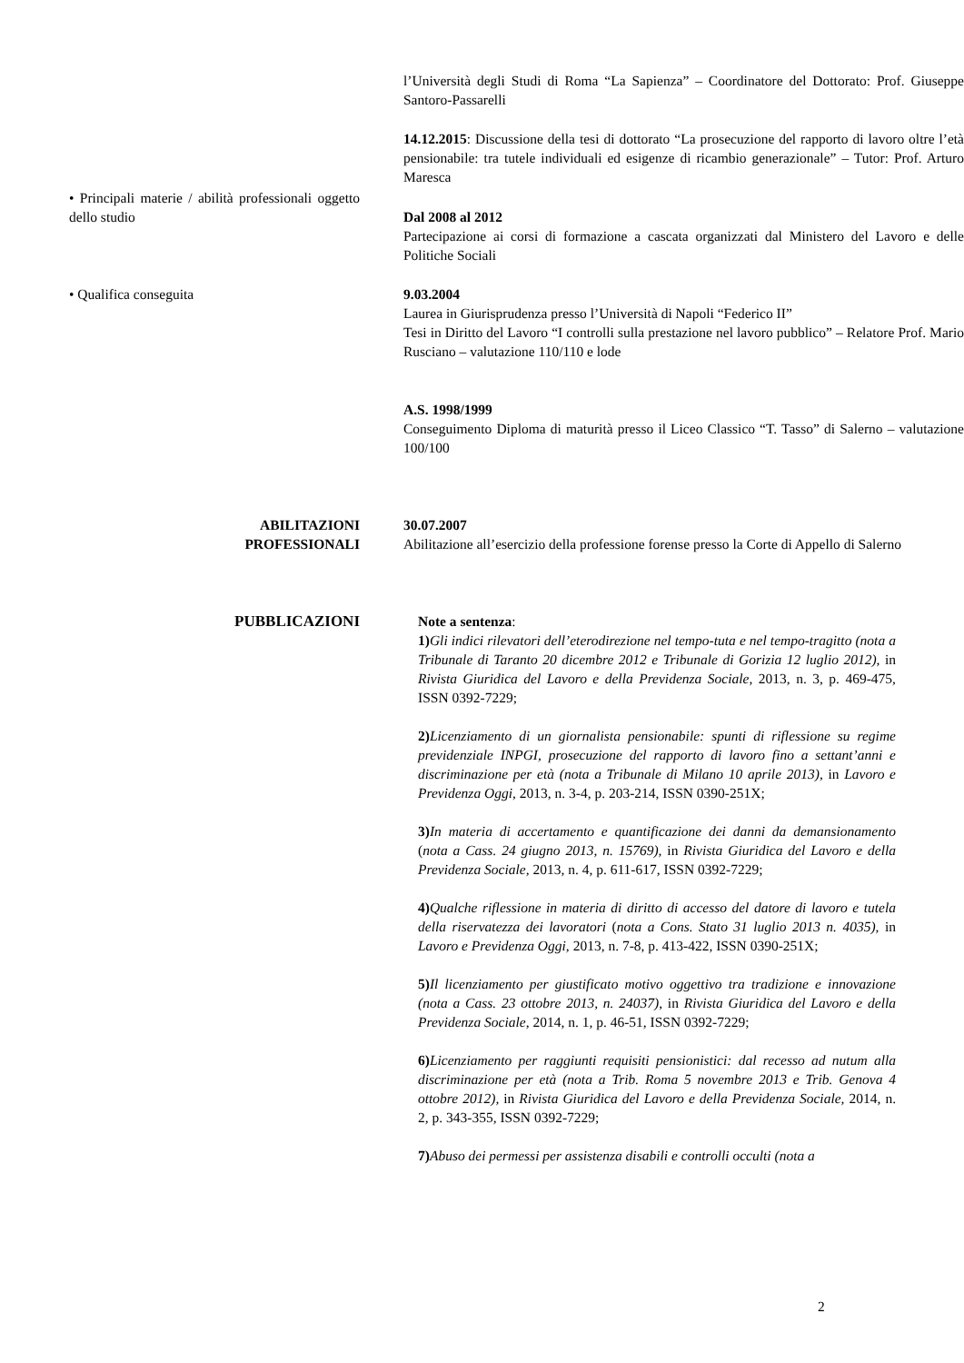l’Università degli Studi di Roma “La Sapienza” – Coordinatore del Dottorato: Prof. Giuseppe Santoro-Passarelli
14.12.2015: Discussione della tesi di dottorato “La prosecuzione del rapporto di lavoro oltre l’età pensionabile: tra tutele individuali ed esigenze di ricambio generazionale” – Tutor: Prof. Arturo Maresca
• Principali materie / abilità professionali oggetto dello studio
Dal 2008 al 2012
Partecipazione ai corsi di formazione a cascata organizzati dal Ministero del Lavoro e delle Politiche Sociali
• Qualifica conseguita 9.03.2004
Laurea in Giurisprudenza presso l’Università di Napoli “Federico II”
Tesi in Diritto del Lavoro “I controlli sulla prestazione nel lavoro pubblico” – Relatore Prof. Mario Rusciano – valutazione 110/110 e lode
A.S. 1998/1999
Conseguimento Diploma di maturità presso il Liceo Classico “T. Tasso” di Salerno – valutazione 100/100
ABILITAZIONI
PROFESSIONALI
30.07.2007
Abilitazione all’esercizio della professione forense presso la Corte di Appello di Salerno
PUBBLICAZIONI Note a sentenza:
1) Gli indici rilevatori dell’eterodirezione nel tempo-tuta e nel tempo-tragitto (nota a Tribunale di Taranto 20 dicembre 2012 e Tribunale di Gorizia 12 luglio 2012), in Rivista Giuridica del Lavoro e della Previdenza Sociale, 2013, n. 3, p. 469-475, ISSN 0392-7229;
2) Licenziamento di un giornalista pensionabile: spunti di riflessione su regime previdenziale INPGI, prosecuzione del rapporto di lavoro fino a settant’anni e discriminazione per età (nota a Tribunale di Milano 10 aprile 2013), in Lavoro e Previdenza Oggi, 2013, n. 3-4, p. 203-214, ISSN 0390-251X;
3) In materia di accertamento e quantificazione dei danni da demansionamento (nota a Cass. 24 giugno 2013, n. 15769), in Rivista Giuridica del Lavoro e della Previdenza Sociale, 2013, n. 4, p. 611-617, ISSN 0392-7229;
4) Qualche riflessione in materia di diritto di accesso del datore di lavoro e tutela della riservatezza dei lavoratori (nota a Cons. Stato 31 luglio 2013 n. 4035), in Lavoro e Previdenza Oggi, 2013, n. 7-8, p. 413-422, ISSN 0390-251X;
5) Il licenziamento per giustificato motivo oggettivo tra tradizione e innovazione (nota a Cass. 23 ottobre 2013, n. 24037), in Rivista Giuridica del Lavoro e della Previdenza Sociale, 2014, n. 1, p. 46-51, ISSN 0392-7229;
6) Licenziamento per raggiunti requisiti pensionistici: dal recesso ad nutum alla discriminazione per età (nota a Trib. Roma 5 novembre 2013 e Trib. Genova 4 ottobre 2012), in Rivista Giuridica del Lavoro e della Previdenza Sociale, 2014, n. 2, p. 343-355, ISSN 0392-7229;
7) Abuso dei permessi per assistenza disabili e controlli occulti (nota a
2